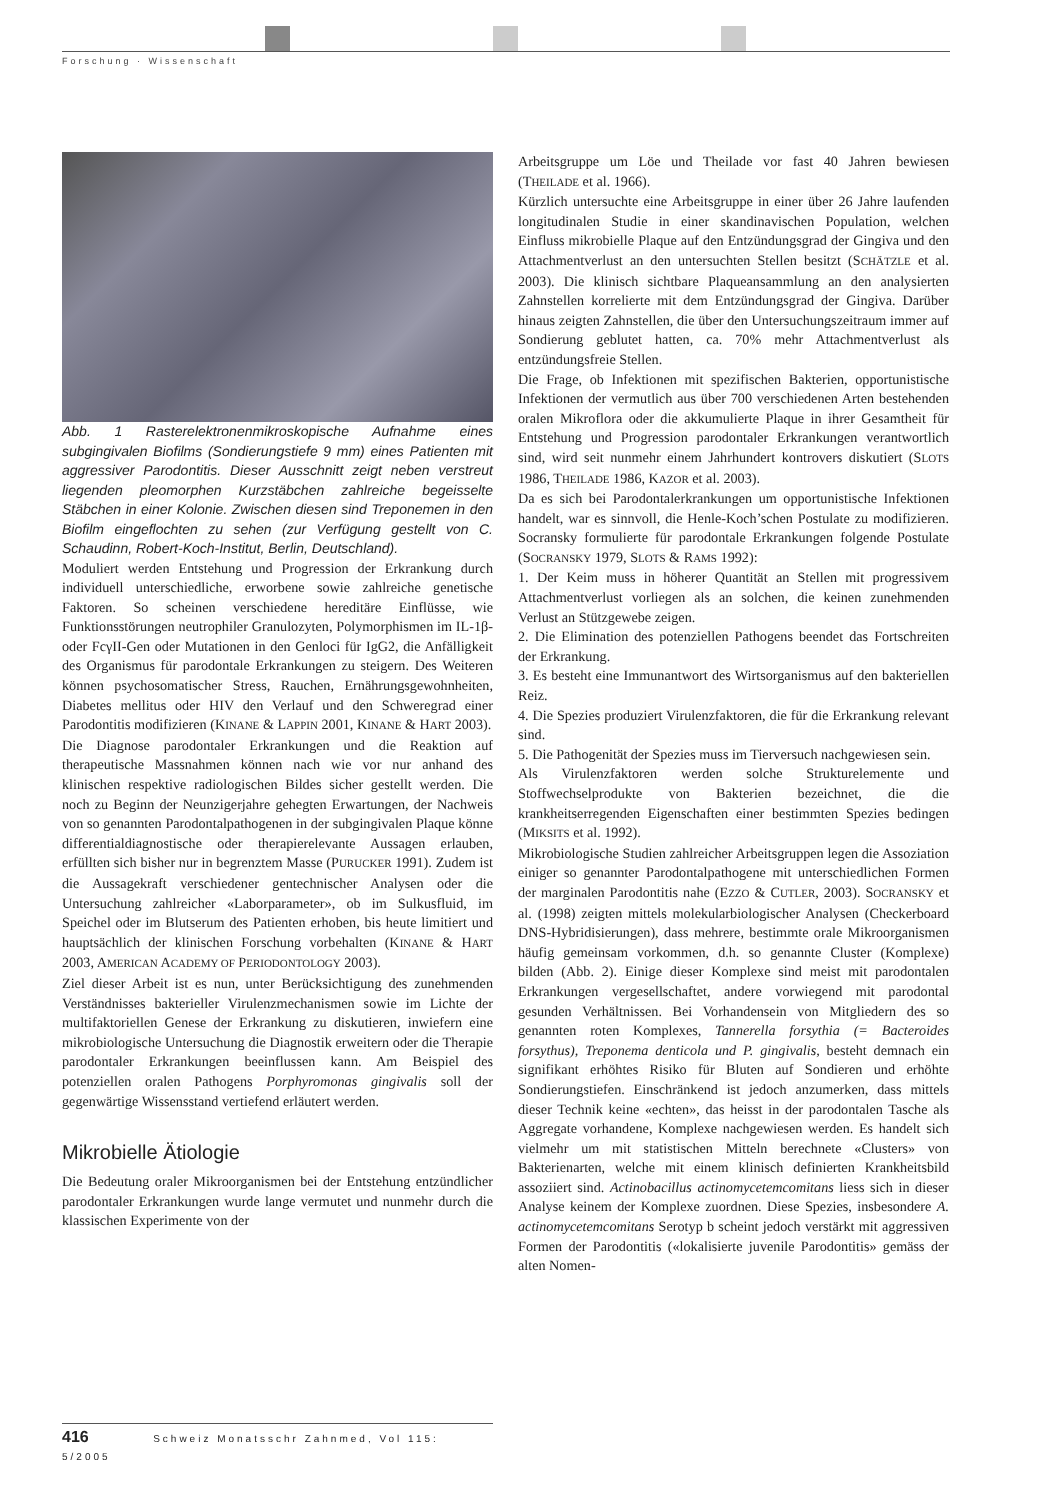Forschung · Wissenschaft
Abb. 1 Rasterelektronenmikroskopische Aufnahme eines subgingivalen Biofilms (Sondierungstiefe 9 mm) eines Patienten mit aggressiver Parodontitis. Dieser Ausschnitt zeigt neben verstreut liegenden pleomorphen Kurzstäbchen zahlreiche begeisselte Stäbchen in einer Kolonie. Zwischen diesen sind Treponemen in den Biofilm eingeflochten zu sehen (zur Verfügung gestellt von C. Schaudinn, Robert-Koch-Institut, Berlin, Deutschland).
Moduliert werden Entstehung und Progression der Erkrankung durch individuell unterschiedliche, erworbene sowie zahlreiche genetische Faktoren. So scheinen verschiedene hereditäre Einflüsse, wie Funktionsstörungen neutrophiler Granulozyten, Polymorphismen im IL-1β- oder FcγII-Gen oder Mutationen in den Genloci für IgG2, die Anfälligkeit des Organismus für parodontale Erkrankungen zu steigern. Des Weiteren können psychosomatischer Stress, Rauchen, Ernährungsgewohnheiten, Diabetes mellitus oder HIV den Verlauf und den Schweregrad einer Parodontitis modifizieren (KINANE & LAPPIN 2001, KINANE & HART 2003).
Die Diagnose parodontaler Erkrankungen und die Reaktion auf therapeutische Massnahmen können nach wie vor nur anhand des klinischen respektive radiologischen Bildes sicher gestellt werden. Die noch zu Beginn der Neunzigerjahre gehegten Erwartungen, der Nachweis von so genannten Parodontalpathogenen in der subgingivalen Plaque könne differentialdiagnostische oder therapierelevante Aussagen erlauben, erfüllten sich bisher nur in begrenztem Masse (PURUCKER 1991). Zudem ist die Aussagekraft verschiedener gentechnischer Analysen oder die Untersuchung zahlreicher «Laborparameter», ob im Sulkusfluid, im Speichel oder im Blutserum des Patienten erhoben, bis heute limitiert und hauptsächlich der klinischen Forschung vorbehalten (KINANE & HART 2003, AMERICAN ACADEMY OF PERIODONTOLOGY 2003).
Ziel dieser Arbeit ist es nun, unter Berücksichtigung des zunehmenden Verständnisses bakterieller Virulenzmechanismen sowie im Lichte der multifaktoriellen Genese der Erkrankung zu diskutieren, inwiefern eine mikrobiologische Untersuchung die Diagnostik erweitern oder die Therapie parodontaler Erkrankungen beeinflussen kann. Am Beispiel des potenziellen oralen Pathogens Porphyromonas gingivalis soll der gegenwärtige Wissensstand vertiefend erläutert werden.
Mikrobielle Ätiologie
Die Bedeutung oraler Mikroorganismen bei der Entstehung entzündlicher parodontaler Erkrankungen wurde lange vermutet und nunmehr durch die klassischen Experimente von der
Arbeitsgruppe um Löe und Theilade vor fast 40 Jahren bewiesen (THEILADE et al. 1966).
Kürzlich untersuchte eine Arbeitsgruppe in einer über 26 Jahre laufenden longitudinalen Studie in einer skandinavischen Population, welchen Einfluss mikrobielle Plaque auf den Entzündungsgrad der Gingiva und den Attachmentverlust an den untersuchten Stellen besitzt (SCHÄTZLE et al. 2003). Die klinisch sichtbare Plaqueansammlung an den analysierten Zahnstellen korrelierte mit dem Entzündungsgrad der Gingiva. Darüber hinaus zeigten Zahnstellen, die über den Untersuchungszeitraum immer auf Sondierung geblutet hatten, ca. 70% mehr Attachmentverlust als entzündungsfreie Stellen.
Die Frage, ob Infektionen mit spezifischen Bakterien, opportunistische Infektionen der vermutlich aus über 700 verschiedenen Arten bestehenden oralen Mikroflora oder die akkumulierte Plaque in ihrer Gesamtheit für Entstehung und Progression parodontaler Erkrankungen verantwortlich sind, wird seit nunmehr einem Jahrhundert kontrovers diskutiert (SLOTS 1986, THEILADE 1986, KAZOR et al. 2003).
Da es sich bei Parodontalerkrankungen um opportunistische Infektionen handelt, war es sinnvoll, die Henle-Koch’schen Postulate zu modifizieren. Socransky formulierte für parodontale Erkrankungen folgende Postulate (SOCRANSKY 1979, SLOTS & RAMS 1992):
1. Der Keim muss in höherer Quantität an Stellen mit progressivem Attachmentverlust vorliegen als an solchen, die keinen zunehmenden Verlust an Stützgewebe zeigen.
2. Die Elimination des potenziellen Pathogens beendet das Fortschreiten der Erkrankung.
3. Es besteht eine Immunantwort des Wirtsorganismus auf den bakteriellen Reiz.
4. Die Spezies produziert Virulenzfaktoren, die für die Erkrankung relevant sind.
5. Die Pathogenität der Spezies muss im Tierversuch nachgewiesen sein.
Als Virulenzfaktoren werden solche Strukturelemente und Stoffwechselprodukte von Bakterien bezeichnet, die die krankheitserregenden Eigenschaften einer bestimmten Spezies bedingen (MIKSITS et al. 1992).
Mikrobiologische Studien zahlreicher Arbeitsgruppen legen die Assoziation einiger so genannter Parodontalpathogene mit unterschiedlichen Formen der marginalen Parodontitis nahe (EZZO & CUTLER, 2003). SOCRANSKY et al. (1998) zeigten mittels molekularbiologischer Analysen (Checkerboard DNS-Hybridisierungen), dass mehrere, bestimmte orale Mikroorganismen häufig gemeinsam vorkommen, d.h. so genannte Cluster (Komplexe) bilden (Abb. 2). Einige dieser Komplexe sind meist mit parodontalen Erkrankungen vergesellschaftet, andere vorwiegend mit parodontal gesunden Verhältnissen. Bei Vorhandensein von Mitgliedern des so genannten roten Komplexes, Tannerella forsythia (= Bacteroides forsythus), Treponema denticola und P. gingivalis, besteht demnach ein signifikant erhöhtes Risiko für Bluten auf Sondieren und erhöhte Sondierungstiefen. Einschränkend ist jedoch anzumerken, dass mittels dieser Technik keine «echten», das heisst in der parodontalen Tasche als Aggregate vorhandene, Komplexe nachgewiesen werden. Es handelt sich vielmehr um mit statistischen Mitteln berechnete «Clusters» von Bakterienarten, welche mit einem klinisch definierten Krankheitsbild assoziiert sind. Actinobacillus actinomycetemcomitans liess sich in dieser Analyse keinem der Komplexe zuordnen. Diese Spezies, insbesondere A. actinomycetemcomitans Serotyp b scheint jedoch verstärkt mit aggressiven Formen der Parodontitis («lokalisierte juvenile Parodontitis» gemäss der alten Nomen-
416 Schweiz Monatsschr Zahnmed, Vol 115: 5/2005